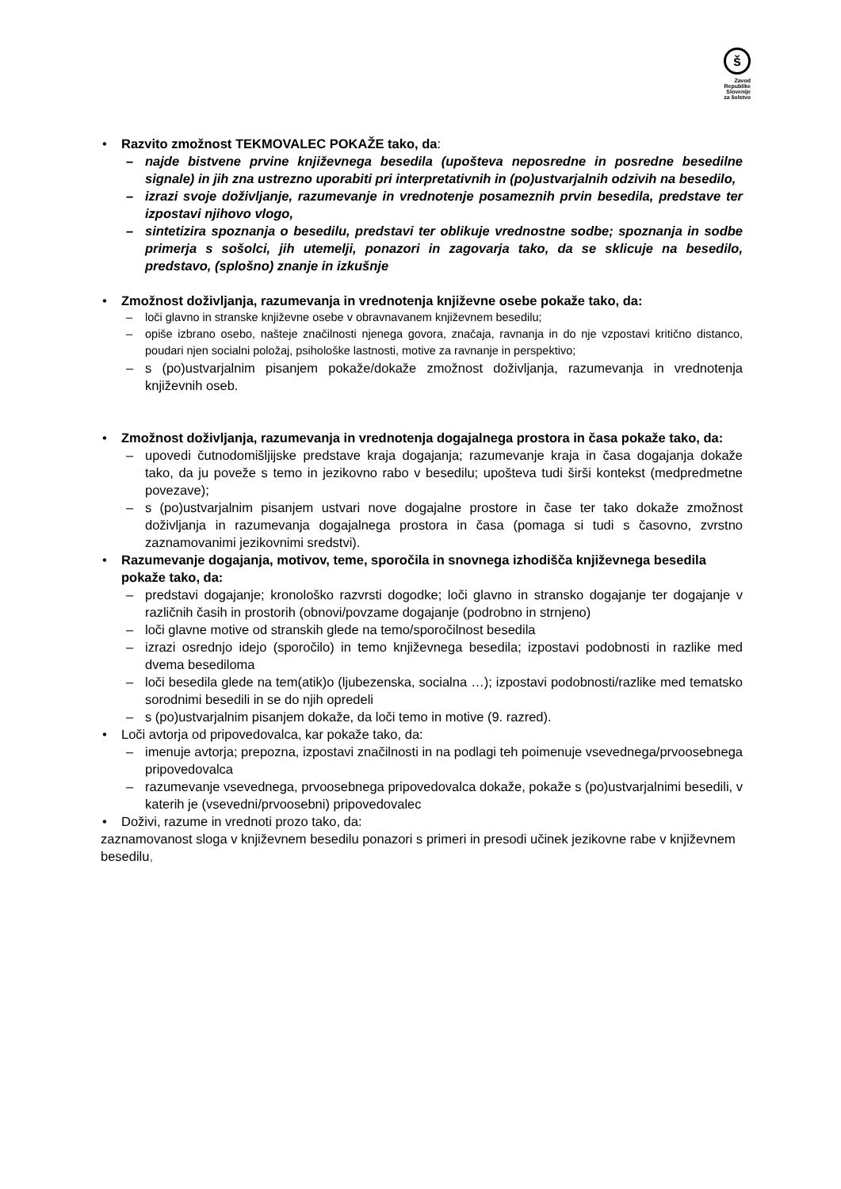š
Zavod
Republike
Slovenije
za šolstvo
• Razvito zmožnost TEKMOVALEC POKAŽE tako, da:
– najde bistvene prvine književnega besedila (upošteva neposredne in posredne besedilne signale) in jih zna ustrezno uporabiti pri interpretativnih in (po)ustvarjalnih odzivih na besedilo,
– izrazi svoje doživljanje, razumevanje in vrednotenje posameznih prvin besedila, predstave ter izpostavi njihovo vlogo,
– sintetizira spoznanja o besedilu, predstavi ter oblikuje vrednostne sodbe; spoznanja in sodbe primerja s sošolci, jih utemelji, ponazori in zagovarja tako, da se sklicuje na besedilo, predstavo, (splošno) znanje in izkušnje
• Zmožnost doživljanja, razumevanja in vrednotenja književne osebe pokaže tako, da:
– loči glavno in stranske književne osebe v obravnavanem književnem besedilu;
– opiše izbrano osebo, našteje značilnosti njenega govora, značaja, ravnanja in do nje vzpostavi kritično distanco, poudari njen socialni položaj, psihološke lastnosti, motive za ravnanje in perspektivo;
– s (po)ustvarjalnim pisanjem pokaže/dokaže zmožnost doživljanja, razumevanja in vrednotenja književnih oseb.
• Zmožnost doživljanja, razumevanja in vrednotenja dogajalnega prostora in časa pokaže tako, da:
– upovedi čutnodomišljijske predstave kraja dogajanja; razumevanje kraja in časa dogajanja dokaže tako, da ju poveže s temo in jezikovno rabo v besedilu; upošteva tudi širši kontekst (medpredmetne povezave);
– s (po)ustvarjalnim pisanjem ustvari nove dogajalne prostore in čase ter tako dokaže zmožnost doživljanja in razumevanja dogajalnega prostora in časa (pomaga si tudi s časovno, zvrstno zaznamovanimi jezikovnimi sredstvi).
• Razumevanje dogajanja, motivov, teme, sporočila in snovnega izhodišča književnega besedila pokaže tako, da:
– predstavi dogajanje; kronološko razvrsti dogodke; loči glavno in stransko dogajanje ter dogajanje v različnih časih in prostorih (obnovi/povzame dogajanje (podrobno in strnjeno)
– loči glavne motive od stranskih glede na temo/sporočilnost besedila
– izrazi osrednjo idejo (sporočilo) in temo književnega besedila; izpostavi podobnosti in razlike med dvema besediloma
– loči besedila glede na tem(atik)o (ljubezenska, socialna …); izpostavi podobnosti/razlike med tematsko sorodnimi besedili in se do njih opredeli
– s (po)ustvarjalnim pisanjem dokaže, da loči temo in motive (9. razred).
• Loči avtorja od pripovedovalca, kar pokaže tako, da:
– imenuje avtorja; prepozna, izpostavi značilnosti in na podlagi teh poimenuje vsevednega/prvoosebnega pripovedovalca
– razumevanje vsevednega, prvoosebnega pripovedovalca dokaže, pokaže s (po)ustvarjalnimi besedili, v katerih je (vsevedni/prvoosebni) pripovedovalec
• Doživi, razume in vrednoti prozo tako, da:
zaznamovanost sloga v književnem besedilu ponazori s primeri in presodi učinek jezikovne rabe v književnem besedilu,